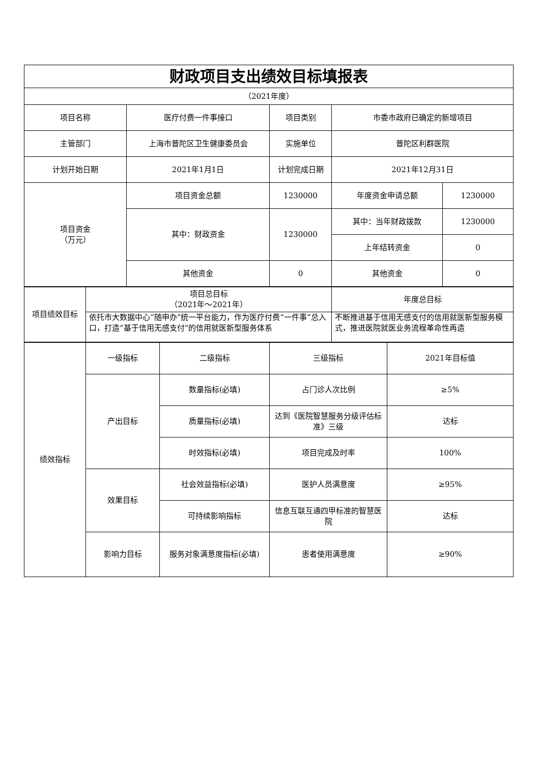| 财政项目支出绩效目标填报表 | | | | |
| （2021年度） | | | | |
| 项目名称 | 医疗付费一件事接口 | 项目类别 | 市委市政府已确定的新增项目 | |
| 主管部门 | 上海市普陀区卫生健康委员会 | 实施单位 | 普陀区利群医院 | |
| 计划开始日期 | 2021年1月1日 | 计划完成日期 | 2021年12月31日 | |
| 项目资金 （万元） | 项目资金总额 | 1230000 | 年度资金申请总额 | 1230000 |
| | 其中：财政资金 | 1230000 | 其中：当年财政拨款 | 1230000 |
| | | | 上年结转资金 | 0 |
| | 其他资金 | 0 | 其他资金 | 0 |
| 项目绩效目标 | 项目总目标 （2021年～2021年） | 年度总目标 |
| | 依托市大数据中心“随申办”统一平台能力，作为医疗付费“一件事”总入口，打造“基于信用无感支付”的信用就医新型服务体系 | 不断推进基于信用无感支付的信用就医新型服务模式，推进医院就医业务流程革命性再造 |
| 绩效指标 | 一级指标 | 二级指标 | 三级指标 | 2021年目标值 |
| | 产出目标 | 数量指标(必填) | 占门诊人次比例 | ≥5% |
| | | 质量指标(必填) | 达到《医院智慧服务分级评估标准》三级 | 达标 |
| | | 时效指标(必填) | 项目完成及时率 | 100% |
| | 效果目标 | 社会效益指标(必填) | 医护人员满意度 | ≥95% |
| | | 可持续影响指标 | 信息互联互通四甲标准的智慧医院 | 达标 |
| | 影响力目标 | 服务对象满意度指标(必填) | 患者使用满意度 | ≥90% |